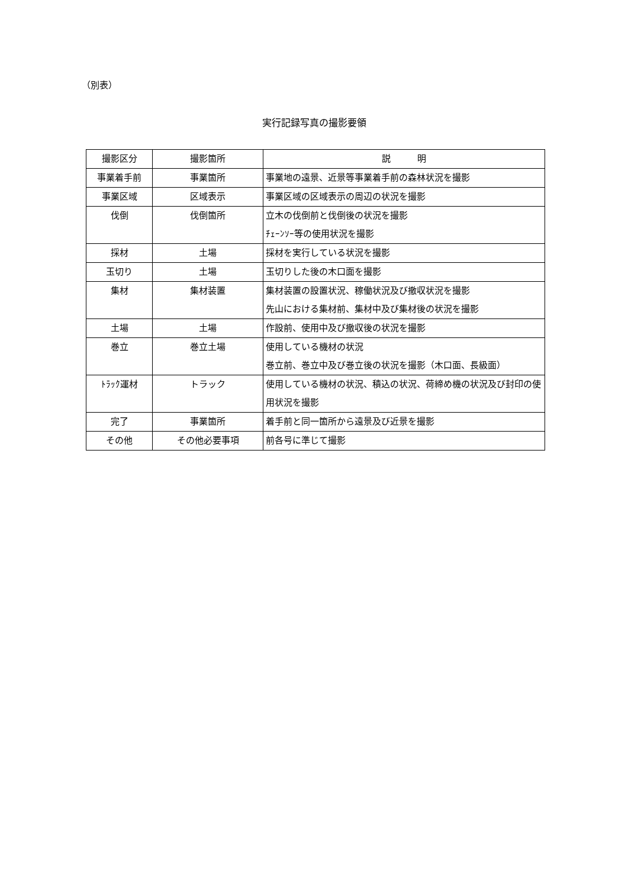（別表）
実行記録写真の撮影要領
| 撮影区分 | 撮影箇所 | 説 明 |
| --- | --- | --- |
| 事業着手前 | 事業箇所 | 事業地の遠景、近景等事業着手前の森林状況を撮影 |
| 事業区域 | 区域表示 | 事業区域の区域表示の周辺の状況を撮影 |
| 伐倒 | 伐倒箇所 | 立木の伐倒前と伐倒後の状況を撮影 ﾁｪｰﾝｿｰ等の使用状況を撮影 |
| 採材 | 土場 | 採材を実行している状況を撮影 |
| 玉切り | 土場 | 玉切りした後の木口面を撮影 |
| 集材 | 集材装置 | 集材装置の設置状況、稼働状況及び撤収状況を撮影 先山における集材前、集材中及び集材後の状況を撮影 |
| 土場 | 土場 | 作設前、使用中及び撤収後の状況を撮影 |
| 巻立 | 巻立土場 | 使用している機材の状況 巻立前、巻立中及び巻立後の状況を撮影（木口面、長級面） |
| ﾄﾗｯｸ運材 | トラック | 使用している機材の状況、積込の状況、荷締め機の状況及び封印の使用状況を撮影 |
| 完了 | 事業箇所 | 着手前と同一箇所から遠景及び近景を撮影 |
| その他 | その他必要事項 | 前各号に準じて撮影 |